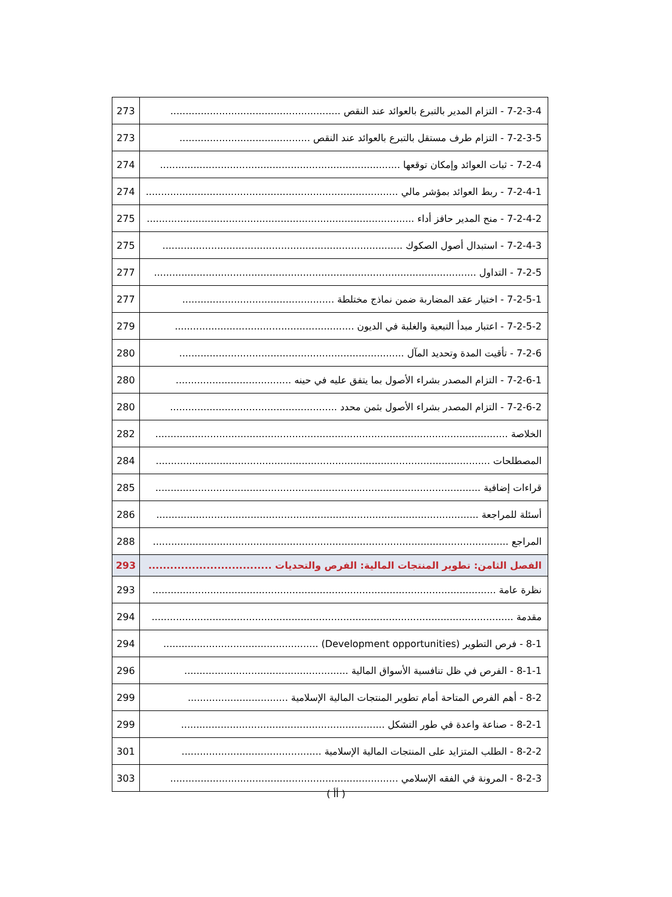| 273 | 7-2-3-4 - التزام المدير بالتبرع بالعوائد عند النقص ........................................................ |
| 273 | 7-2-3-5 - التزام طرف مستقل بالتبرع بالعوائد عند النقص ........................................... |
| 274 | 7-2-4 - ثبات العوائد وإمكان توقعها ............................................................................... |
| 274 | 7-2-4-1 - ربط العوائد بمؤشر مالي ................................................................................... |
| 275 | 7-2-4-2 - منح المدير حافز أداء ........................................................................................ |
| 275 | 7-2-4-3 - استبدال أصول الصكوك ............................................................................... |
| 277 | 7-2-5 - التداول .......................................................................................................... |
| 277 | 7-2-5-1 - اختيار عقد المضاربة ضمن نماذج مختلطة .................................................. |
| 279 | 7-2-5-2 - اعتبار مبدأ التبعية والغلبة في الديون ........................................................... |
| 280 | 7-2-6 - تأقيت المدة وتحديد المآل .......................................................................... |
| 280 | 7-2-6-1 - التزام المصدر بشراء الأصول بما يتفق عليه في حينه ...................................... |
| 280 | 7-2-6-2 - التزام المصدر بشراء الأصول بثمن محدد ....................................................... |
| 282 | الخلاصة .................................................................................................................... |
| 284 | المصطلحات .............................................................................................................. |
| 285 | قراءات إضافية ........................................................................................................... |
| 286 | أسئلة للمراجعة .......................................................................................................... |
| 288 | المراجع ..................................................................................................................... |
| 293 | الفصل الثامن: تطوير المنتجات المالية: الفرص والتحديات .................................. |
| 293 | نظرة عامة ................................................................................................................. |
| 294 | مقدمة ....................................................................................................................... |
| 294 | 8-1 - فرص التطوير (Development opportunities) ................................................... |
| 296 | 8-1-1 - الفرص في ظل تنافسية الأسواق المالية ...................................................... |
| 299 | 8-2 - أهم الفرص المتاحة أمام تطوير المنتجات المالية الإسلامية ................................. |
| 299 | 8-2-1 - صناعة واعدة في طور التشكل ................................................................... |
| 301 | 8-2-2 - الطلب المتزايد على المنتجات المالية الإسلامية .............................................. |
| 303 | 8-2-3 - المرونة في الفقه الإسلامي ........................................................................... |
( أأ )